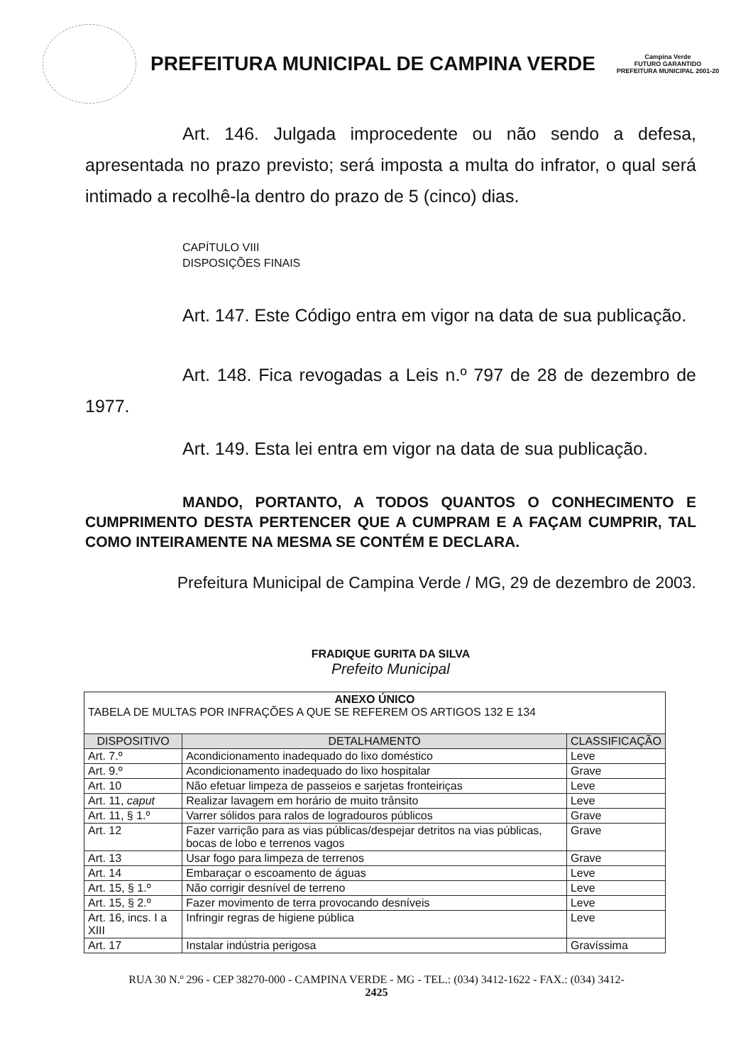PREFEITURA MUNICIPAL DE CAMPINA VERDE
Campina Verde
FUTURO GARANTIDO
PREFEITURA MUNICIPAL 2001-20
Art. 146. Julgada improcedente ou não sendo a defesa, apresentada no prazo previsto; será imposta a multa do infrator, o qual será intimado a recolhê-la dentro do prazo de 5 (cinco) dias.
CAPÍTULO VIII
DISPOSIÇÕES FINAIS
Art. 147. Este Código entra em vigor na data de sua publicação.
Art. 148. Fica revogadas a Leis n.º 797 de 28 de dezembro de 1977.
Art. 149. Esta lei entra em vigor na data de sua publicação.
MANDO, PORTANTO, A TODOS QUANTOS O CONHECIMENTO E CUMPRIMENTO DESTA PERTENCER QUE A CUMPRAM E A FAÇAM CUMPRIR, TAL COMO INTEIRAMENTE NA MESMA SE CONTÉM E DECLARA.
Prefeitura Municipal de Campina Verde / MG, 29 de dezembro de 2003.
FRADIQUE GURITA DA SILVA
Prefeito Municipal
| ANEXO ÚNICO TABELA DE MULTAS POR INFRAÇÕES A QUE SE REFEREM OS ARTIGOS 132 E 134 | | |
| DISPOSITIVO | DETALHAMENTO | CLASSIFICAÇÃO |
| Art. 7.º | Acondicionamento inadequado do lixo doméstico | Leve |
| Art. 9.º | Acondicionamento inadequado do lixo hospitalar | Grave |
| Art. 10 | Não efetuar limpeza de passeios e sarjetas fronteiriças | Leve |
| Art. 11, caput | Realizar lavagem em horário de muito trânsito | Leve |
| Art. 11, § 1.º | Varrer sólidos para ralos de logradouros públicos | Grave |
| Art. 12 | Fazer varrição para as vias públicas/despejar detritos na vias públicas, bocas de lobo e terrenos vagos | Grave |
| Art. 13 | Usar fogo para limpeza de terrenos | Grave |
| Art. 14 | Embaraçar o escoamento de águas | Leve |
| Art. 15, § 1.º | Não corrigir desnível de terreno | Leve |
| Art. 15, § 2.º | Fazer movimento de terra provocando desníveis | Leve |
| Art. 16, incs. I a XIII | Infringir regras de higiene pública | Leve |
| Art. 17 | Instalar indústria perigosa | Gravíssima |
RUA 30 N.º 296 - CEP 38270-000 - CAMPINA VERDE - MG - TEL.: (034) 3412-1622 - FAX.: (034) 3412-
2425